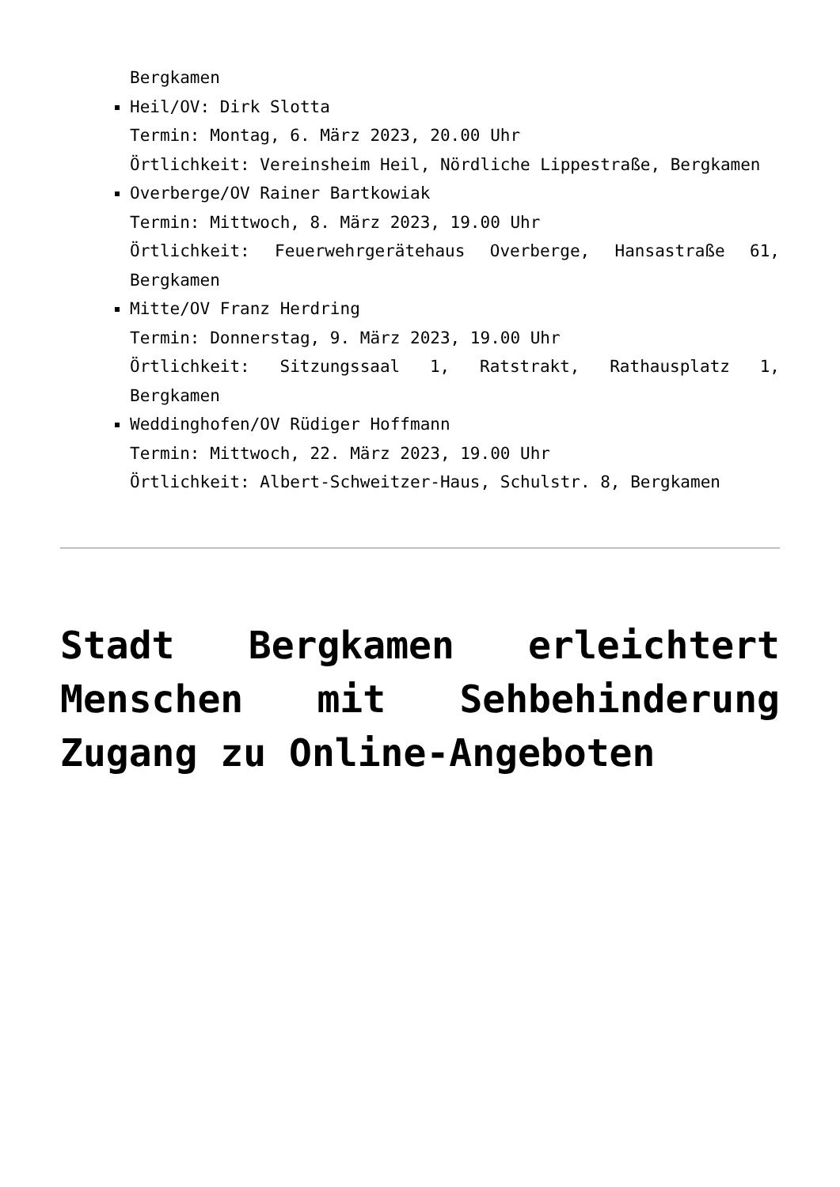Bergkamen
Heil/OV: Dirk Slotta
Termin: Montag, 6. März 2023, 20.00 Uhr
Örtlichkeit: Vereinsheim Heil, Nördliche Lippestraße, Bergkamen
Overberge/OV Rainer Bartkowiak
Termin: Mittwoch, 8. März 2023, 19.00 Uhr
Örtlichkeit: Feuerwehrgerätehaus Overberge, Hansastraße 61, Bergkamen
Mitte/OV Franz Herdring
Termin: Donnerstag, 9. März 2023, 19.00 Uhr
Örtlichkeit: Sitzungssaal 1, Ratstrakt, Rathausplatz 1, Bergkamen
Weddinghofen/OV Rüdiger Hoffmann
Termin: Mittwoch, 22. März 2023, 19.00 Uhr
Örtlichkeit: Albert-Schweitzer-Haus, Schulstr. 8, Bergkamen
Stadt Bergkamen erleichtert Menschen mit Sehbehinderung Zugang zu Online-Angeboten